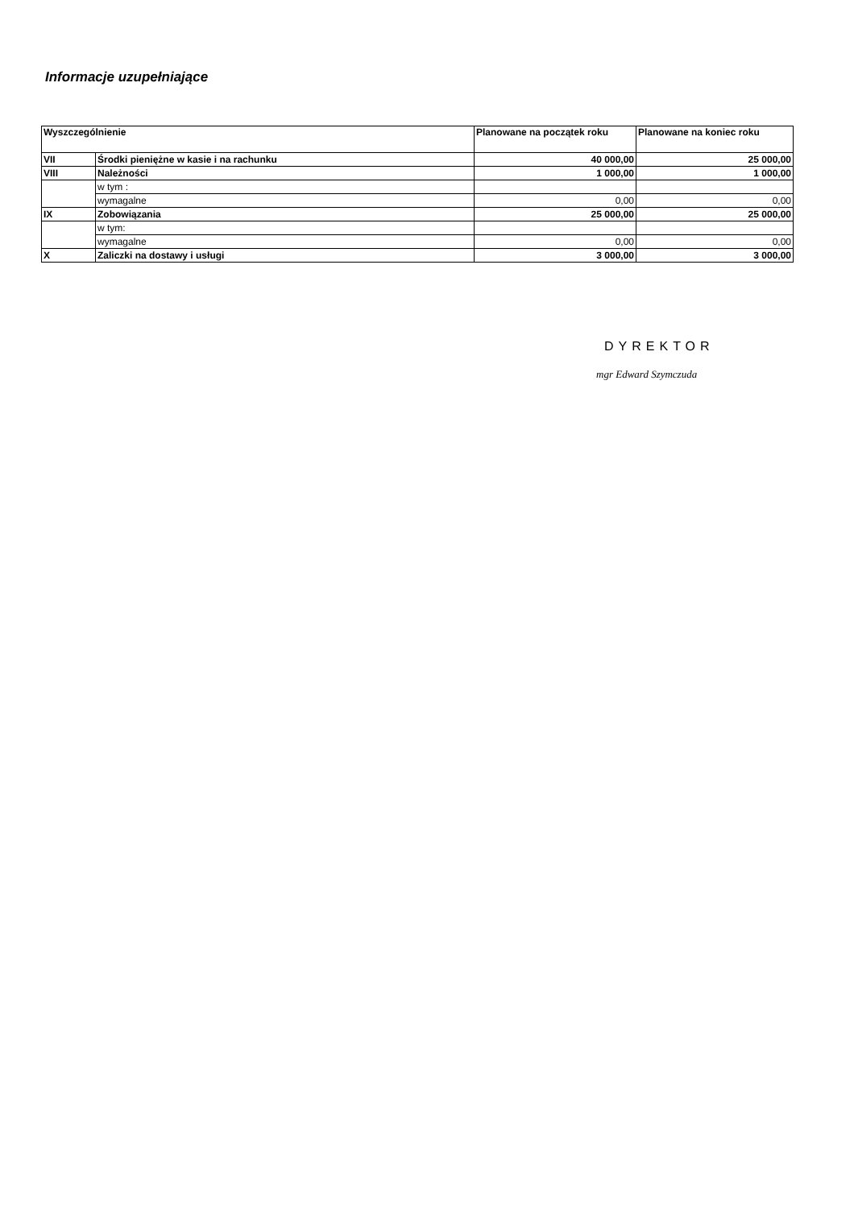Informacje uzupełniające
| Wyszczególnienie | | Planowane na początek roku | Planowane na koniec roku |
| --- | --- | --- | --- |
| VII | Środki pieniężne w kasie i na rachunku | 40 000,00 | 25 000,00 |
| VIII | Należności | 1 000,00 | 1 000,00 |
| | w tym : | | |
| | wymagalne | 0,00 | 0,00 |
| IX | Zobowiązania | 25 000,00 | 25 000,00 |
| | w tym: | | |
| | wymagalne | 0,00 | 0,00 |
| X | Zaliczki na dostawy i usługi | 3 000,00 | 3 000,00 |
DYREKTOR
mgr Edward Szymczuda